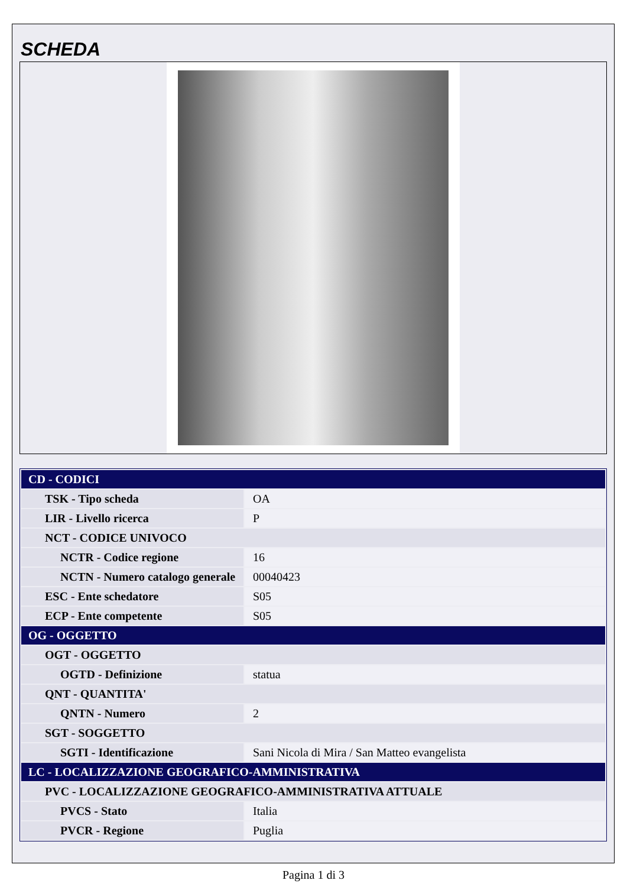SCHEDA
| CD - CODICI | |
| TSK - Tipo scheda | OA |
| LIR - Livello ricerca | P |
| NCT - CODICE UNIVOCO | |
| NCTR - Codice regione | 16 |
| NCTN - Numero catalogo generale | 00040423 |
| ESC - Ente schedatore | S05 |
| ECP - Ente competente | S05 |
| OG - OGGETTO | |
| OGT - OGGETTO | |
| OGTD - Definizione | statua |
| QNT - QUANTITA' | |
| QNTN - Numero | 2 |
| SGT - SOGGETTO | |
| SGTI - Identificazione | Sani Nicola di Mira / San Matteo evangelista |
| LC - LOCALIZZAZIONE GEOGRAFICO-AMMINISTRATIVA | |
| PVC - LOCALIZZAZIONE GEOGRAFICO-AMMINISTRATIVA ATTUALE | |
| PVCS - Stato | Italia |
| PVCR - Regione | Puglia |
Pagina 1 di 3